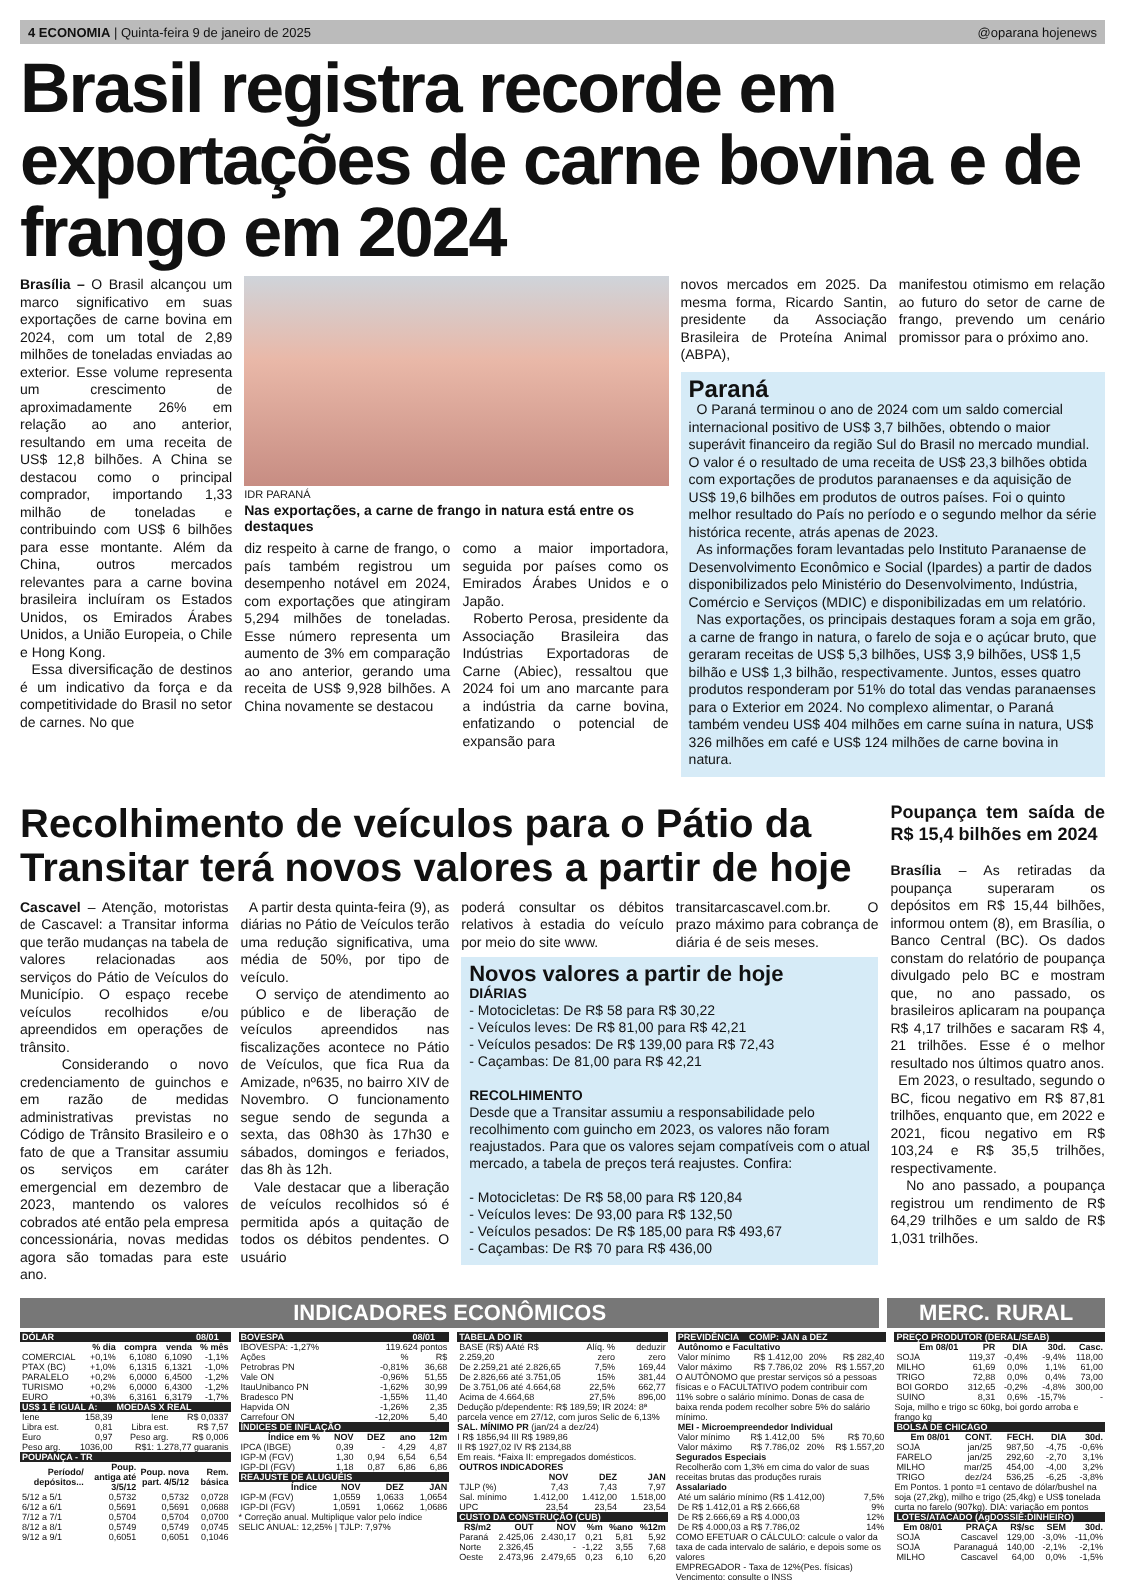4 ECONOMIA | Quinta-feira 9 de janeiro de 2025 @oparana hojenews
Brasil registra recorde em exportações de carne bovina e de frango em 2024
Brasília – O Brasil alcançou um marco significativo em suas exportações de carne bovina em 2024, com um total de 2,89 milhões de toneladas enviadas ao exterior. Esse volume representa um crescimento de aproximadamente 26% em relação ao ano anterior, resultando em uma receita de US$ 12,8 bilhões. A China se destacou como o principal comprador, importando 1,33 milhão de toneladas e contribuindo com US$ 6 bilhões para esse montante. Além da China, outros mercados relevantes para a carne bovina brasileira incluíram os Estados Unidos, os Emirados Árabes Unidos, a União Europeia, o Chile e Hong Kong.
Essa diversificação de destinos é um indicativo da força e da competitividade do Brasil no setor de carnes. No que
IDR PARANÁ
Nas exportações, a carne de frango in natura está entre os destaques
diz respeito à carne de frango, o país também registrou um desempenho notável em 2024, com exportações que atingiram 5,294 milhões de toneladas. Esse número representa um aumento de 3% em comparação ao ano anterior, gerando uma receita de US$ 9,928 bilhões. A China novamente se destacou
como a maior importadora, seguida por países como os Emirados Árabes Unidos e o Japão.
Roberto Perosa, presidente da Associação Brasileira das Indústrias Exportadoras de Carne (Abiec), ressaltou que 2024 foi um ano marcante para a indústria da carne bovina, enfatizando o potencial de expansão para
novos mercados em 2025. Da mesma forma, Ricardo Santin, presidente da Associação Brasileira de Proteína Animal (ABPA),
manifestou otimismo em relação ao futuro do setor de carne de frango, prevendo um cenário promissor para o próximo ano.
Paraná
O Paraná terminou o ano de 2024 com um saldo comercial internacional positivo de US$ 3,7 bilhões, obtendo o maior superávit financeiro da região Sul do Brasil no mercado mundial. O valor é o resultado de uma receita de US$ 23,3 bilhões obtida com exportações de produtos paranaenses e da aquisição de US$ 19,6 bilhões em produtos de outros países. Foi o quinto melhor resultado do País no período e o segundo melhor da série histórica recente, atrás apenas de 2023.
As informações foram levantadas pelo Instituto Paranaense de Desenvolvimento Econômico e Social (Ipardes) a partir de dados disponibilizados pelo Ministério do Desenvolvimento, Indústria, Comércio e Serviços (MDIC) e disponibilizadas em um relatório.
Nas exportações, os principais destaques foram a soja em grão, a carne de frango in natura, o farelo de soja e o açúcar bruto, que geraram receitas de US$ 5,3 bilhões, US$ 3,9 bilhões, US$ 1,5 bilhão e US$ 1,3 bilhão, respectivamente. Juntos, esses quatro produtos responderam por 51% do total das vendas paranaenses para o Exterior em 2024. No complexo alimentar, o Paraná também vendeu US$ 404 milhões em carne suína in natura, US$ 326 milhões em café e US$ 124 milhões de carne bovina in natura.
Recolhimento de veículos para o Pátio da Transitar terá novos valores a partir de hoje
Cascavel – Atenção, motoristas de Cascavel: a Transitar informa que terão mudanças na tabela de valores relacionadas aos serviços do Pátio de Veículos do Município. O espaço recebe veículos recolhidos e/ou apreendidos em operações de trânsito.
Considerando o novo credenciamento de guinchos e em razão de medidas administrativas previstas no Código de Trânsito Brasileiro e o fato de que a Transitar assumiu os serviços em caráter emergencial em dezembro de 2023, mantendo os valores cobrados até então pela empresa concessionária, novas medidas agora são tomadas para este ano.
A partir desta quinta-feira (9), as diárias no Pátio de Veículos terão uma redução significativa, uma média de 50%, por tipo de veículo.
O serviço de atendimento ao público e de liberação de veículos apreendidos nas fiscalizações acontece no Pátio de Veículos, que fica Rua da Amizade, nº635, no bairro XIV de Novembro. O funcionamento segue sendo de segunda a sexta, das 08h30 às 17h30 e sábados, domingos e feriados, das 8h às 12h.
Vale destacar que a liberação de veículos recolhidos só é permitida após a quitação de todos os débitos pendentes. O usuário
poderá consultar os débitos relativos à estadia do veículo por meio do site www.
transitarcascavel.com.br. O prazo máximo para cobrança de diária é de seis meses.
Novos valores a partir de hoje
DIÁRIAS
- Motocicletas: De R$ 58 para R$ 30,22
- Veículos leves: De R$ 81,00 para R$ 42,21
- Veículos pesados: De R$ 139,00 para R$ 72,43
- Caçambas: De 81,00 para R$ 42,21
RECOLHIMENTO
Desde que a Transitar assumiu a responsabilidade pelo recolhimento com guincho em 2023, os valores não foram reajustados. Para que os valores sejam compatíveis com o atual mercado, a tabela de preços terá reajustes. Confira:
- Motocicletas: De R$ 58,00 para R$ 120,84
- Veículos leves: De 93,00 para R$ 132,50
- Veículos pesados: De R$ 185,00 para R$ 493,67
- Caçambas: De R$ 70 para R$ 436,00
Poupança tem saída de R$ 15,4 bilhões em 2024
Brasília – As retiradas da poupança superaram os depósitos em R$ 15,44 bilhões, informou ontem (8), em Brasília, o Banco Central (BC). Os dados constam do relatório de poupança divulgado pelo BC e mostram que, no ano passado, os brasileiros aplicaram na poupança R$ 4,17 trilhões e sacaram R$ 4, 21 trilhões. Esse é o melhor resultado nos últimos quatro anos.
Em 2023, o resultado, segundo o BC, ficou negativo em R$ 87,81 trilhões, enquanto que, em 2022 e 2021, ficou negativo em R$ 103,24 e R$ 35,5 trilhões, respectivamente.
No ano passado, a poupança registrou um rendimento de R$ 64,29 trilhões e um saldo de R$ 1,031 trilhões.
INDICADORES ECONÔMICOS MERC. RURAL
| DÓLAR | | | | 08/01 |
| --- | --- | --- | --- | --- |
| | % dia | compra | venda | % mês |
| COMERCIAL | +0,1% | 6,1080 | 6,1090 | -1,1% |
| PTAX (BC) | +1,0% | 6,1315 | 6,1321 | -1,0% |
| PARALELO | +0,2% | 6,0000 | 6,4500 | -1,2% |
| TURISMO | +0,2% | 6,0000 | 6,4300 | -1,2% |
| EURO | +0,3% | 6,3161 | 6,3179 | -1,7% |
| US$ 1 É IGUAL A: | | MOEDAS X REAL | |
| --- | --- | --- | --- |
| Iene | 158,39 | Iene | R$ 0,0337 |
| Libra est. | 0,81 | Libra est. | R$ 7,57 |
| Euro | 0,97 | Peso arg. | R$ 0,006 |
| Peso arg. | 1036,00 | R$1: 1.278,77 guaranis | |
| POUPANÇA - TR | | | |
| --- | --- | --- | --- |
| Período/ depósitos... | Poup. antiga até 3/5/12 | Poup. nova part. 4/5/12 | Rem. básica |
| 5/12 a 5/1 | 0,5732 | 0,5732 | 0,0728 |
| 6/12 a 6/1 | 0,5691 | 0,5691 | 0,0688 |
| 7/12 a 7/1 | 0,5704 | 0,5704 | 0,0700 |
| 8/12 a 8/1 | 0,5749 | 0,5749 | 0,0745 |
| 9/12 a 9/1 | 0,6051 | 0,6051 | 0,1046 |
| BOVESPA | | 08/01 |
| --- | --- | --- |
| IBOVESPA: -1,27% | 119.624 pontos | |
| Ações | % | R$ |
| Petrobras PN | -0,81% | 36,68 |
| Vale ON | -0,96% | 51,55 |
| ItauUnibanco PN | -1,62% | 30,99 |
| Bradesco PN | -1,55% | 11,40 |
| Hapvida ON | -1,26% | 2,35 |
| Carrefour ON | -12,20% | 5,40 |
| ÍNDICES DE INFLAÇÃO | | | | |
| --- | --- | --- | --- | --- |
| Índice em % | NOV | DEZ | ano | 12m |
| IPCA (IBGE) | 0,39 | - | 4,29 | 4,87 |
| IGP-M (FGV) | 1,30 | 0,94 | 6,54 | 6,54 |
| IGP-DI (FGV) | 1,18 | 0,87 | 6,86 | 6,86 |
| REAJUSTE DE ALUGUÉIS | | | |
| --- | --- | --- | --- |
| Índice | NOV | DEZ | JAN |
| IGP-M (FGV) | 1,0559 | 1,0633 | 1,0654 |
| IGP-DI (FGV) | 1,0591 | 1,0662 | 1,0686 |
* Correção anual. Multiplique valor pelo índice
SELIC ANUAL: 12,25% | TJLP: 7,97%
| TABELA DO IR | | |
| --- | --- | --- |
| BASE (R$) AAté R$ 2.259,20 | Alíq. % zero | deduzir zero |
| De 2.259,21 até 2.826,65 | 7,5% | 169,44 |
| De 2.826,66 até 3.751,05 | 15% | 381,44 |
| De 3.751,06 até 4.664,68 | 22,5% | 662,77 |
| Acima de 4.664,68 | 27,5% | 896,00 |
Dedução p/dependente: R$ 189,59; IR 2024: 8ª parcela vence em 27/12, com juros Selic de 6,13%
SAL. MÍNIMO PR (jan/24 a dez/24)
I R$ 1856,94 III R$ 1989,86
II R$ 1927,02 IV R$ 2134,88
Em reais. *Faixa II: empregados domésticos.
| OUTROS INDICADORES | | | |
| --- | --- | --- | --- |
| | NOV | DEZ | JAN |
| TJLP (%) | 7,43 | 7,43 | 7,97 |
| Sal. mínimo | 1.412,00 | 1.412,00 | 1.518,00 |
| UPC | 23,54 | 23,54 | 23,54 |
| CUSTO DA CONSTRUÇÃO (CUB) | | | | | |
| --- | --- | --- | --- | --- | --- |
| R$/m2 | OUT | NOV | %m | %ano | %12m |
| Paraná | 2.425,06 | 2.430,17 | 0,21 | 5,81 | 5,92 |
| Norte | 2.326,45 | - | -1,22 | 3,55 | 7,68 |
| Oeste | 2.473,96 | 2.479,65 | 0,23 | 6,10 | 6,20 |
| PREVIDÊNCIA | COMP: JAN a DEZ | | |
| --- | --- | --- | --- |
| Autônomo e Facultativo | | | |
| Valor mínimo | R$ 1.412,00 | 20% | R$ 282,40 |
| Valor máximo | R$ 7.786,02 | 20% | R$ 1.557,20 |
O AUTÔNOMO que prestar serviços só a pessoas físicas e o FACULTATIVO podem contribuir com 11% sobre o salário mínimo. Donas de casa de baixa renda podem recolher sobre 5% do salário mínimo.
| MEI - Microempreendedor Individual | | | |
| --- | --- | --- | --- |
| Valor mínimo | R$ 1.412,00 | 5% | R$ 70,60 |
| Valor máximo | R$ 7.786,02 | 20% | R$ 1.557,20 |
Segurados Especiais
Recolherão com 1,3% em cima do valor de suas receitas brutas das produções rurais
Assalariado
| Até um salário mínimo (R$ 1.412,00) | 7,5% |
| De R$ 1.412,01 a R$ 2.666,68 | 9% |
| De R$ 2.666,69 a R$ 4.000,03 | 12% |
| De R$ 4.000,03 a R$ 7.786,02 | 14% |
COMO EFETUAR O CÁLCULO: calcule o valor da taxa de cada intervalo de salário, e depois some os valores
EMPREGADOR - Taxa de 12%(Pes. físicas)
Vencimento: consulte o INSS
| PREÇO PRODUTOR (DERAL/SEAB) | | | | |
| --- | --- | --- | --- | --- |
| Em 08/01 | PR | DIA | 30d. | Casc. |
| SOJA | 119,37 | -0,4% | -9,4% | 118,00 |
| MILHO | 61,69 | 0,0% | 1,1% | 61,00 |
| TRIGO | 72,88 | 0,0% | 0,4% | 73,00 |
| BOI GORDO | 312,65 | -0,2% | -4,8% | 300,00 |
| SUINO | 8,31 | 0,6% | -15,7% | - |
Soja, milho e trigo sc 60kg, boi gordo arroba e frango kg
| BOLSA DE CHICAGO | | | | |
| --- | --- | --- | --- | --- |
| Em 08/01 | CONT. | FECH. | DIA | 30d. |
| SOJA | jan/25 | 987,50 | -4,75 | -0,6% |
| FARELO | jan/25 | 292,60 | -2,70 | 3,1% |
| MILHO | mar/25 | 454,00 | -4,00 | 3,2% |
| TRIGO | dez/24 | 536,25 | -6,25 | -3,8% |
Em Pontos. 1 ponto =1 centavo de dólar/bushel na soja (27,2kg), milho e trigo (25,4kg) e US$ tonelada curta no farelo (907kg). DIA: variação em pontos
| LOTES/ATACADO (AgDOSSIÊ:DINHEIRO) | | | | |
| --- | --- | --- | --- | --- |
| Em 08/01 | PRAÇA | R$/sc | SEM | 30d. |
| SOJA | Cascavel | 129,00 | -3,0% | -11,0% |
| SOJA | Paranaguá | 140,00 | -2,1% | -2,1% |
| MILHO | Cascavel | 64,00 | 0,0% | -1,5% |